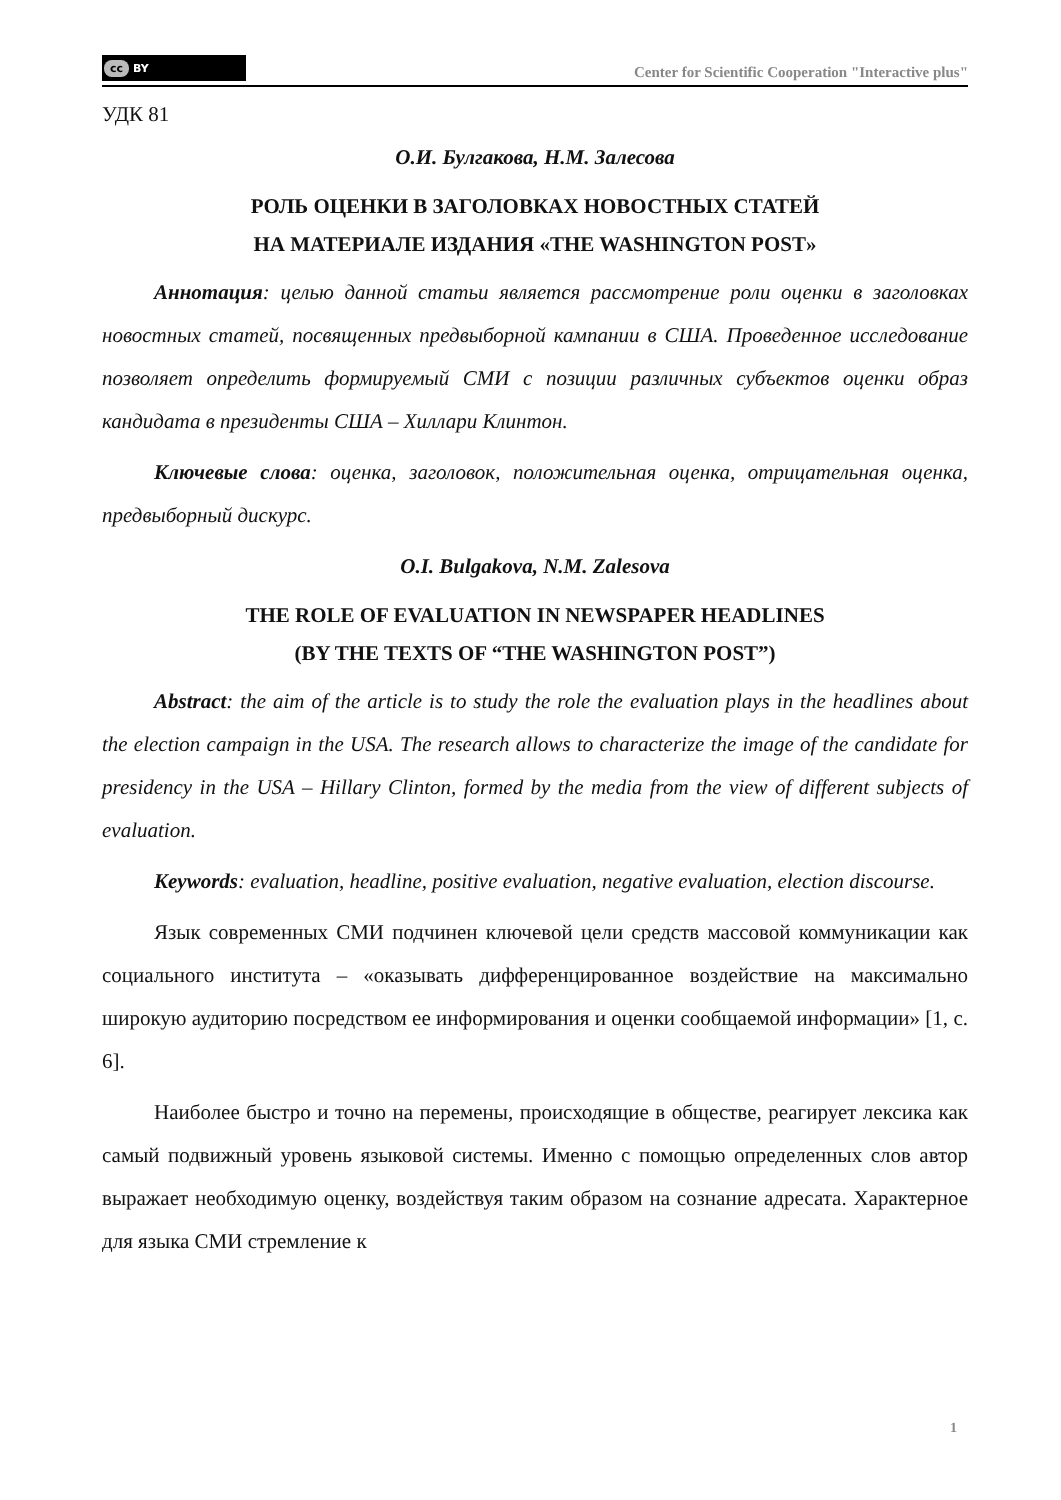cc BY
Center for Scientific Cooperation "Interactive plus"
УДК 81
О.И. Булгакова, Н.М. Залесова
РОЛЬ ОЦЕНКИ В ЗАГОЛОВКАХ НОВОСТНЫХ СТАТЕЙ
НА МАТЕРИАЛЕ ИЗДАНИЯ «THE WASHINGTON POST»
Аннотация: целью данной статьи является рассмотрение роли оценки в заголовках новостных статей, посвященных предвыборной кампании в США. Проведенное исследование позволяет определить формируемый СМИ с позиции различных субъектов оценки образ кандидата в президенты США – Хиллари Клинтон.
Ключевые слова: оценка, заголовок, положительная оценка, отрицательная оценка, предвыборный дискурс.
O.I. Bulgakova, N.M. Zalesova
THE ROLE OF EVALUATION IN NEWSPAPER HEADLINES
(BY THE TEXTS OF “THE WASHINGTON POST”)
Abstract: the aim of the article is to study the role the evaluation plays in the headlines about the election campaign in the USA. The research allows to characterize the image of the candidate for presidency in the USA – Hillary Clinton, formed by the media from the view of different subjects of evaluation.
Keywords: evaluation, headline, positive evaluation, negative evaluation, election discourse.
Язык современных СМИ подчинен ключевой цели средств массовой коммуникации как социального института – «оказывать дифференцированное воздействие на максимально широкую аудиторию посредством ее информирования и оценки сообщаемой информации» [1, с. 6].
Наиболее быстро и точно на перемены, происходящие в обществе, реагирует лексика как самый подвижный уровень языковой системы. Именно с помощью определенных слов автор выражает необходимую оценку, воздействуя таким образом на сознание адресата. Характерное для языка СМИ стремление к
1